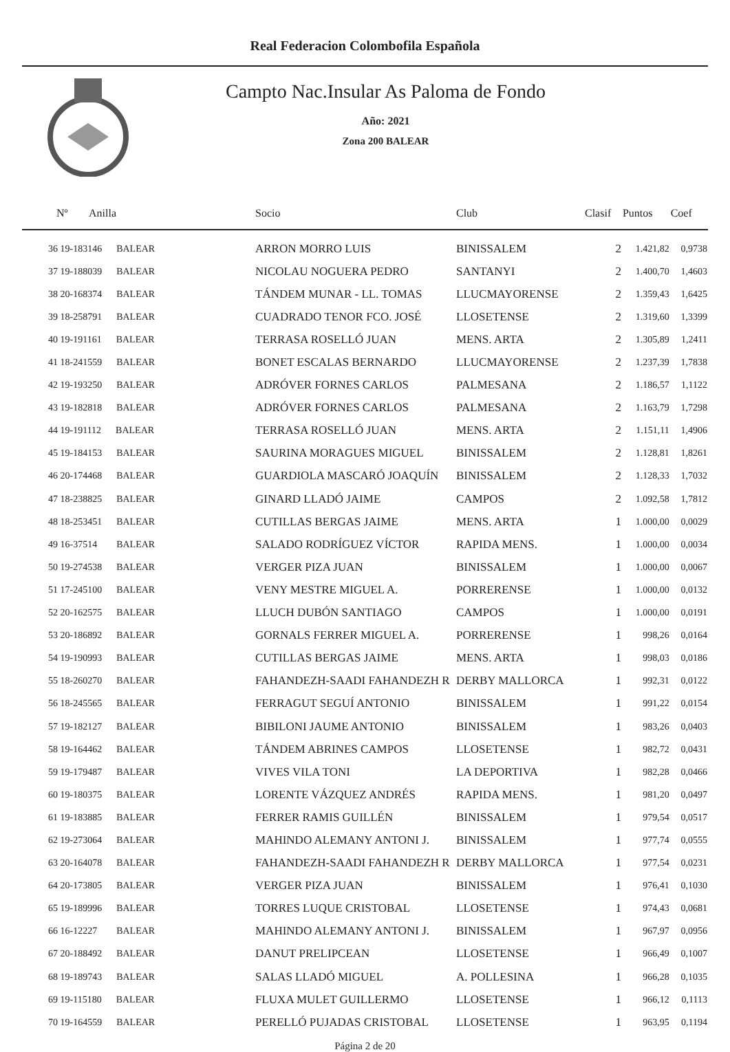Real Federacion Colombofila Española
Campto Nac.Insular As Paloma de Fondo
Año: 2021
Zona 200 BALEAR
| Nº | Anilla | Socio | Club | Clasif | Puntos | Coef |
| --- | --- | --- | --- | --- | --- | --- |
| 36 19-183146 BALEAR | | ARRON MORRO LUIS | BINISSALEM | 2 | 1.421,82 | 0,9738 |
| 37 19-188039 BALEAR | | NICOLAU NOGUERA PEDRO | SANTANYI | 2 | 1.400,70 | 1,4603 |
| 38 20-168374 BALEAR | | TÁNDEM MUNAR - LL. TOMAS | LLUCMAYORENSE | 2 | 1.359,43 | 1,6425 |
| 39 18-258791 BALEAR | | CUADRADO TENOR FCO. JOSÉ | LLOSETENSE | 2 | 1.319,60 | 1,3399 |
| 40 19-191161 BALEAR | | TERRASA ROSELLÓ JUAN | MENS. ARTA | 2 | 1.305,89 | 1,2411 |
| 41 18-241559 BALEAR | | BONET ESCALAS BERNARDO | LLUCMAYORENSE | 2 | 1.237,39 | 1,7838 |
| 42 19-193250 BALEAR | | ADRÓVER FORNES CARLOS | PALMESANA | 2 | 1.186,57 | 1,1122 |
| 43 19-182818 BALEAR | | ADRÓVER FORNES CARLOS | PALMESANA | 2 | 1.163,79 | 1,7298 |
| 44 19-191112 BALEAR | | TERRASA ROSELLÓ JUAN | MENS. ARTA | 2 | 1.151,11 | 1,4906 |
| 45 19-184153 BALEAR | | SAURINA MORAGUES MIGUEL | BINISSALEM | 2 | 1.128,81 | 1,8261 |
| 46 20-174468 BALEAR | | GUARDIOLA MASCARÓ JOAQUÍN | BINISSALEM | 2 | 1.128,33 | 1,7032 |
| 47 18-238825 BALEAR | | GINARD LLADÓ JAIME | CAMPOS | 2 | 1.092,58 | 1,7812 |
| 48 18-253451 BALEAR | | CUTILLAS BERGAS JAIME | MENS. ARTA | 1 | 1.000,00 | 0,0029 |
| 49 16-37514 BALEAR | | SALADO RODRÍGUEZ VÍCTOR | RAPIDA MENS. | 1 | 1.000,00 | 0,0034 |
| 50 19-274538 BALEAR | | VERGER PIZA JUAN | BINISSALEM | 1 | 1.000,00 | 0,0067 |
| 51 17-245100 BALEAR | | VENY MESTRE MIGUEL A. | PORRERENSE | 1 | 1.000,00 | 0,0132 |
| 52 20-162575 BALEAR | | LLUCH DUBÓN SANTIAGO | CAMPOS | 1 | 1.000,00 | 0,0191 |
| 53 20-186892 BALEAR | | GORNALS FERRER MIGUEL A. | PORRERENSE | 1 | 998,26 | 0,0164 |
| 54 19-190993 BALEAR | | CUTILLAS BERGAS JAIME | MENS. ARTA | 1 | 998,03 | 0,0186 |
| 55 18-260270 BALEAR | | FAHANDEZH-SAADI FAHANDEZH R | DERBY MALLORCA | 1 | 992,31 | 0,0122 |
| 56 18-245565 BALEAR | | FERRAGUT SEGUÍ ANTONIO | BINISSALEM | 1 | 991,22 | 0,0154 |
| 57 19-182127 BALEAR | | BIBILONI JAUME ANTONIO | BINISSALEM | 1 | 983,26 | 0,0403 |
| 58 19-164462 BALEAR | | TÁNDEM ABRINES CAMPOS | LLOSETENSE | 1 | 982,72 | 0,0431 |
| 59 19-179487 BALEAR | | VIVES VILA TONI | LA DEPORTIVA | 1 | 982,28 | 0,0466 |
| 60 19-180375 BALEAR | | LORENTE VÁZQUEZ ANDRÉS | RAPIDA MENS. | 1 | 981,20 | 0,0497 |
| 61 19-183885 BALEAR | | FERRER RAMIS GUILLÉN | BINISSALEM | 1 | 979,54 | 0,0517 |
| 62 19-273064 BALEAR | | MAHINDO ALEMANY ANTONI J. | BINISSALEM | 1 | 977,74 | 0,0555 |
| 63 20-164078 BALEAR | | FAHANDEZH-SAADI FAHANDEZH R | DERBY MALLORCA | 1 | 977,54 | 0,0231 |
| 64 20-173805 BALEAR | | VERGER PIZA JUAN | BINISSALEM | 1 | 976,41 | 0,1030 |
| 65 19-189996 BALEAR | | TORRES LUQUE CRISTOBAL | LLOSETENSE | 1 | 974,43 | 0,0681 |
| 66 16-12227 BALEAR | | MAHINDO ALEMANY ANTONI J. | BINISSALEM | 1 | 967,97 | 0,0956 |
| 67 20-188492 BALEAR | | DANUT PRELIPCEAN | LLOSETENSE | 1 | 966,49 | 0,1007 |
| 68 19-189743 BALEAR | | SALAS LLADÓ MIGUEL | A. POLLESINA | 1 | 966,28 | 0,1035 |
| 69 19-115180 BALEAR | | FLUXA MULET GUILLERMO | LLOSETENSE | 1 | 966,12 | 0,1113 |
| 70 19-164559 BALEAR | | PERELLÓ PUJADAS CRISTOBAL | LLOSETENSE | 1 | 963,95 | 0,1194 |
Página 2 de 20